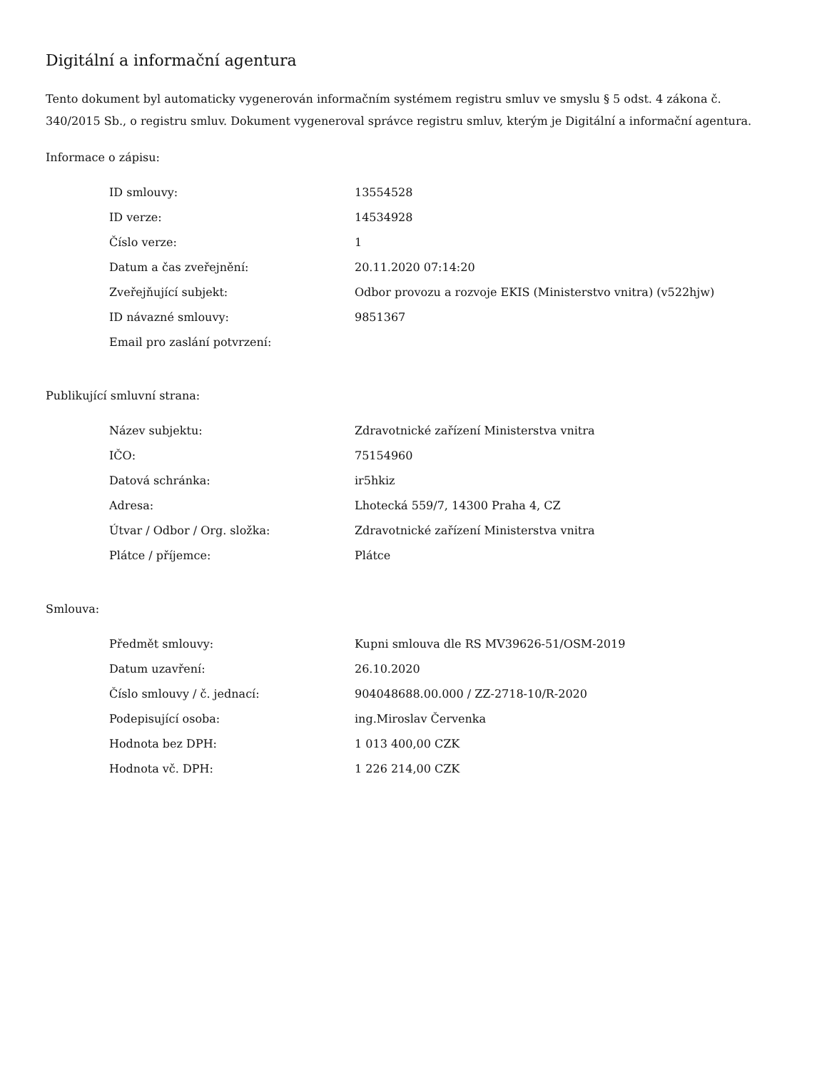Digitální a informační agentura
Tento dokument byl automaticky vygenerován informačním systémem registru smluv ve smyslu § 5 odst. 4 zákona č. 340/2015 Sb., o registru smluv. Dokument vygeneroval správce registru smluv, kterým je Digitální a informační agentura.
Informace o zápisu:
| ID smlouvy: | 13554528 |
| ID verze: | 14534928 |
| Číslo verze: | 1 |
| Datum a čas zveřejnění: | 20.11.2020 07:14:20 |
| Zveřejňující subjekt: | Odbor provozu a rozvoje EKIS (Ministerstvo vnitra) (v522hjw) |
| ID návazné smlouvy: | 9851367 |
| Email pro zaslání potvrzení: | |
Publikující smluvní strana:
| Název subjektu: | Zdravotnické zařízení Ministerstva vnitra |
| IČO: | 75154960 |
| Datová schránka: | ir5hkiz |
| Adresa: | Lhotecká 559/7, 14300 Praha 4, CZ |
| Útvar / Odbor / Org. složka: | Zdravotnické zařízení Ministerstva vnitra |
| Plátce / příjemce: | Plátce |
Smlouva:
| Předmět smlouvy: | Kupni smlouva dle RS MV39626-51/OSM-2019 |
| Datum uzavření: | 26.10.2020 |
| Číslo smlouvy / č. jednací: | 904048688.00.000 / ZZ-2718-10/R-2020 |
| Podepisující osoba: | ing.Miroslav Červenka |
| Hodnota bez DPH: | 1 013 400,00 CZK |
| Hodnota vč. DPH: | 1 226 214,00 CZK |